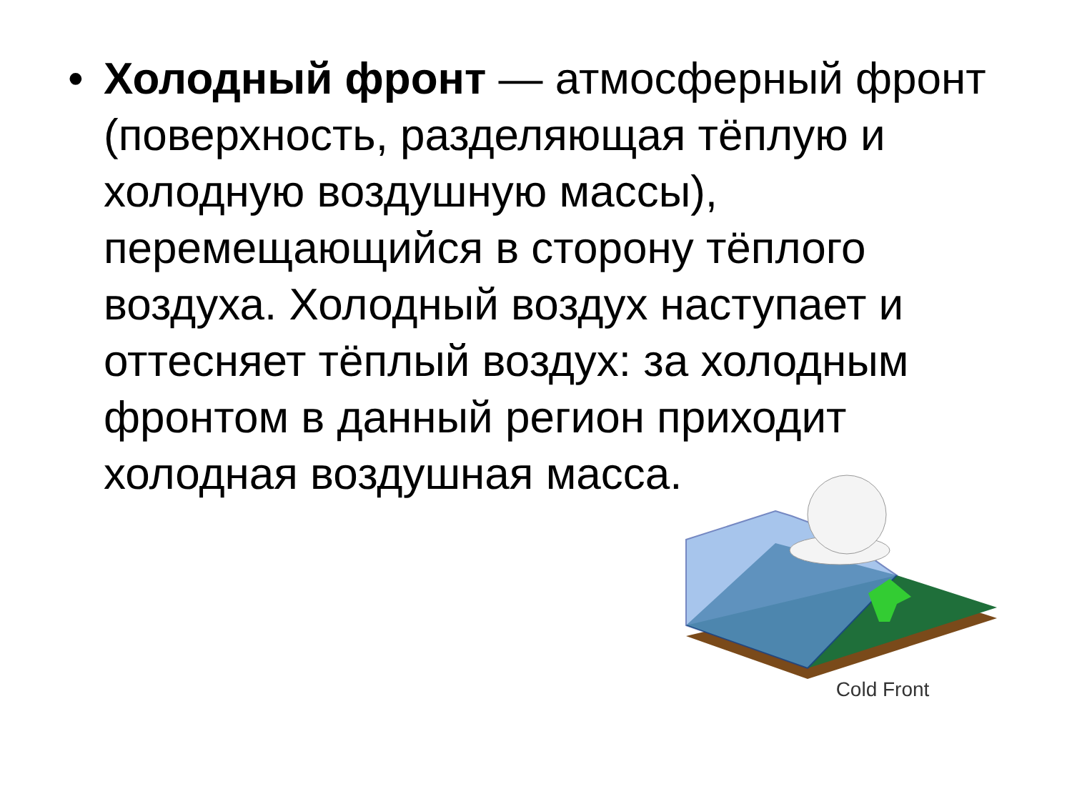• Холодный фронт — атмосферный фронт (поверхность, разделяющая тёплую и холодную воздушную массы), перемещающийся в сторону тёплого воздуха. Холодный воздух наступает и оттесняет тёплый воздух: за холодным фронтом в данный регион приходит холодная воздушная масса.
Cold Front